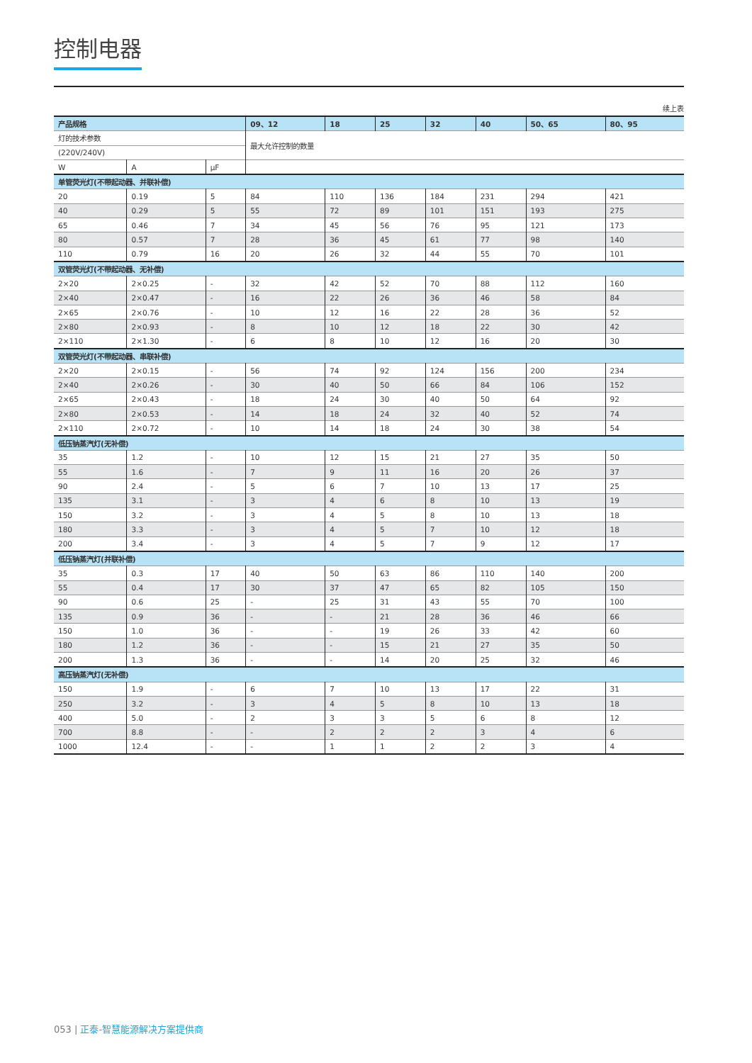控制电器
续上表
| 产品规格 | | | 09、12 | 18 | 25 | 32 | 40 | 50、65 | 80、95 |
| --- | --- | --- | --- | --- | --- | --- | --- | --- | --- |
| 灯的技术参数 | | | 最大允许控制的数量 | | | | | | |
| (220V/240V) | | | | | | | | | |
| W | A | μF | | | | | | | |
| 单管荧光灯(不带起动器、并联补偿) | | | | | | | | | |
| 20 | 0.19 | 5 | 84 | 110 | 136 | 184 | 231 | 294 | 421 |
| 40 | 0.29 | 5 | 55 | 72 | 89 | 101 | 151 | 193 | 275 |
| 65 | 0.46 | 7 | 34 | 45 | 56 | 76 | 95 | 121 | 173 |
| 80 | 0.57 | 7 | 28 | 36 | 45 | 61 | 77 | 98 | 140 |
| 110 | 0.79 | 16 | 20 | 26 | 32 | 44 | 55 | 70 | 101 |
| 双管荧光灯(不带起动器、无补偿) | | | | | | | | | |
| 2×20 | 2×0.25 | - | 32 | 42 | 52 | 70 | 88 | 112 | 160 |
| 2×40 | 2×0.47 | - | 16 | 22 | 26 | 36 | 46 | 58 | 84 |
| 2×65 | 2×0.76 | - | 10 | 12 | 16 | 22 | 28 | 36 | 52 |
| 2×80 | 2×0.93 | - | 8 | 10 | 12 | 18 | 22 | 30 | 42 |
| 2×110 | 2×1.30 | - | 6 | 8 | 10 | 12 | 16 | 20 | 30 |
| 双管荧光灯(不带起动器、串联补偿) | | | | | | | | | |
| 2×20 | 2×0.15 | - | 56 | 74 | 92 | 124 | 156 | 200 | 234 |
| 2×40 | 2×0.26 | - | 30 | 40 | 50 | 66 | 84 | 106 | 152 |
| 2×65 | 2×0.43 | - | 18 | 24 | 30 | 40 | 50 | 64 | 92 |
| 2×80 | 2×0.53 | - | 14 | 18 | 24 | 32 | 40 | 52 | 74 |
| 2×110 | 2×0.72 | - | 10 | 14 | 18 | 24 | 30 | 38 | 54 |
| 低压钠蒸汽灯(无补偿) | | | | | | | | | |
| 35 | 1.2 | - | 10 | 12 | 15 | 21 | 27 | 35 | 50 |
| 55 | 1.6 | - | 7 | 9 | 11 | 16 | 20 | 26 | 37 |
| 90 | 2.4 | - | 5 | 6 | 7 | 10 | 13 | 17 | 25 |
| 135 | 3.1 | - | 3 | 4 | 6 | 8 | 10 | 13 | 19 |
| 150 | 3.2 | - | 3 | 4 | 5 | 8 | 10 | 13 | 18 |
| 180 | 3.3 | - | 3 | 4 | 5 | 7 | 10 | 12 | 18 |
| 200 | 3.4 | - | 3 | 4 | 5 | 7 | 9 | 12 | 17 |
| 低压钠蒸汽灯(并联补偿) | | | | | | | | | |
| 35 | 0.3 | 17 | 40 | 50 | 63 | 86 | 110 | 140 | 200 |
| 55 | 0.4 | 17 | 30 | 37 | 47 | 65 | 82 | 105 | 150 |
| 90 | 0.6 | 25 | - | 25 | 31 | 43 | 55 | 70 | 100 |
| 135 | 0.9 | 36 | - | - | 21 | 28 | 36 | 46 | 66 |
| 150 | 1.0 | 36 | - | - | 19 | 26 | 33 | 42 | 60 |
| 180 | 1.2 | 36 | - | - | 15 | 21 | 27 | 35 | 50 |
| 200 | 1.3 | 36 | - | - | 14 | 20 | 25 | 32 | 46 |
| 高压钠蒸汽灯(无补偿) | | | | | | | | | |
| 150 | 1.9 | - | 6 | 7 | 10 | 13 | 17 | 22 | 31 |
| 250 | 3.2 | - | 3 | 4 | 5 | 8 | 10 | 13 | 18 |
| 400 | 5.0 | - | 2 | 3 | 3 | 5 | 6 | 8 | 12 |
| 700 | 8.8 | - | - | 2 | 2 | 2 | 3 | 4 | 6 |
| 1000 | 12.4 | - | - | 1 | 1 | 2 | 2 | 3 | 4 |
053 | 正泰-智慧能源解决方案提供商